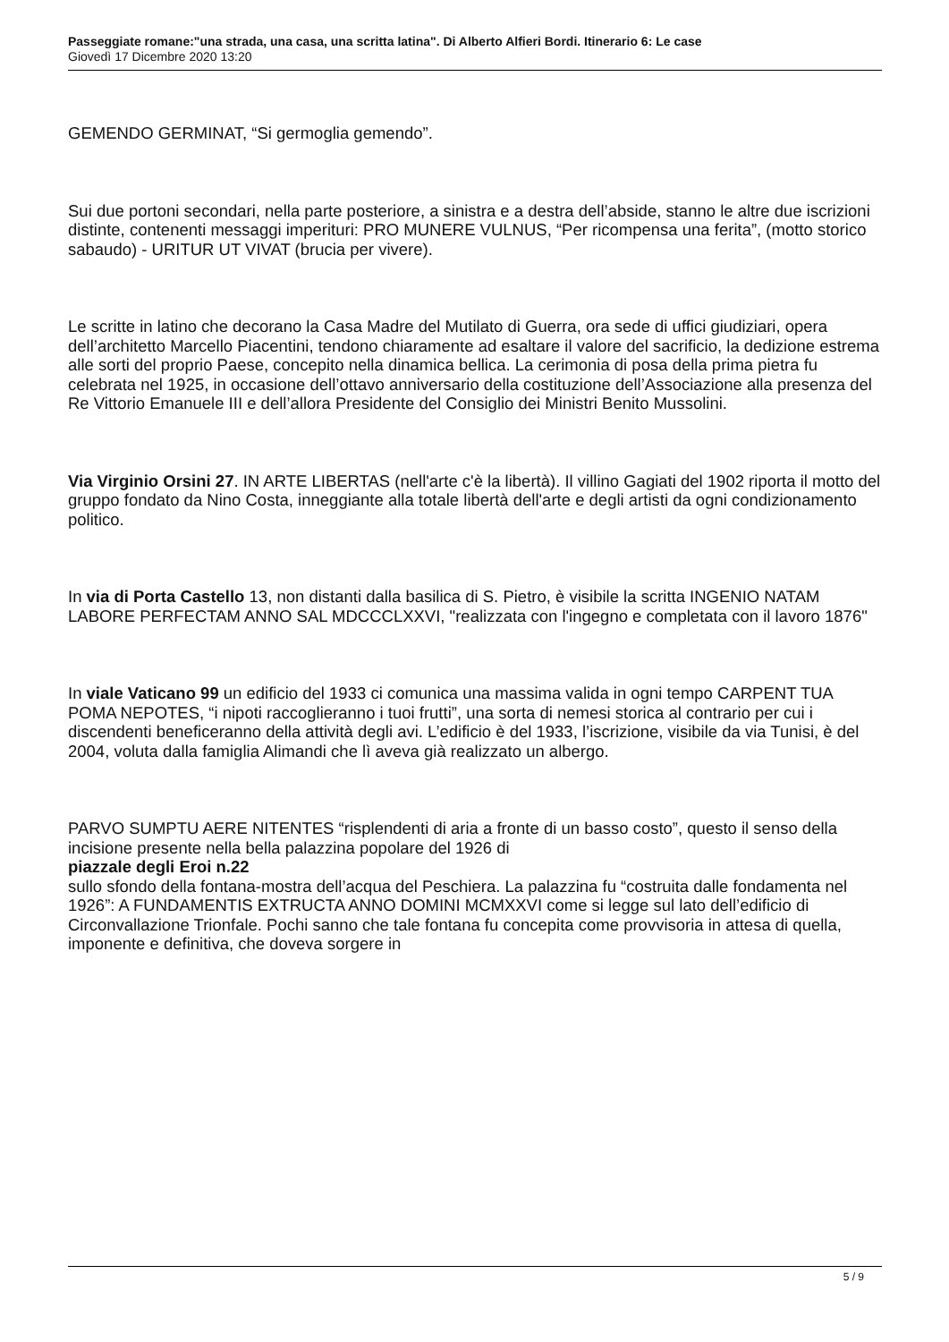Passeggiate romane:"una strada, una casa, una scritta latina". Di Alberto Alfieri Bordi. Itinerario 6: Le case
Giovedì 17 Dicembre 2020 13:20
GEMENDO GERMINAT, “Si germoglia gemendo”.
Sui due portoni secondari, nella parte posteriore, a sinistra e a destra dell’abside, stanno le altre due iscrizioni distinte, contenenti messaggi imperituri: PRO MUNERE VULNUS, “Per ricompensa una ferita”, (motto storico sabaudo) - URITUR UT VIVAT (brucia per vivere).
Le scritte in latino che decorano la Casa Madre del Mutilato di Guerra, ora sede di uffici giudiziari, opera dell’architetto Marcello Piacentini, tendono chiaramente ad esaltare il valore del sacrificio, la dedizione estrema alle sorti del proprio Paese, concepito nella dinamica bellica. La cerimonia di posa della prima pietra fu celebrata nel 1925, in occasione dell’ottavo anniversario della costituzione dell’Associazione alla presenza del Re Vittorio Emanuele III e dell’allora Presidente del Consiglio dei Ministri Benito Mussolini.
Via Virginio Orsini 27. IN ARTE LIBERTAS (nell'arte c'è la libertà). Il villino Gagiati del 1902 riporta il motto del gruppo fondato da Nino Costa, inneggiante alla totale libertà dell'arte e degli artisti da ogni condizionamento politico.
In via di Porta Castello 13, non distanti dalla basilica di S. Pietro, è visibile la scritta INGENIO NATAM LABORE PERFECTAM ANNO SAL MDCCCLXXVI, "realizzata con l'ingegno e completata con il lavoro 1876"
In viale Vaticano 99 un edificio del 1933 ci comunica una massima valida in ogni tempo CARPENT TUA POMA NEPOTES, “i nipoti raccoglieranno i tuoi frutti”, una sorta di nemesi storica al contrario per cui i discendenti beneficeranno della attività degli avi. L’edificio è del 1933, l’iscrizione, visibile da via Tunisi, è del 2004, voluta dalla famiglia Alimandi che lì aveva già realizzato un albergo.
PARVO SUMPTU AERE NITENTES “risplendenti di aria a fronte di un basso costo”, questo il senso della incisione presente nella bella palazzina popolare del 1926 di
piazzale degli Eroi n.22
sullo sfondo della fontana-mostra dell’acqua del Peschiera. La palazzina fu “costruita dalle fondamenta nel 1926”: A FUNDAMENTIS EXTRUCTA ANNO DOMINI MCMXXVI come si legge sul lato dell’edificio di Circonvallazione Trionfale. Pochi sanno che tale fontana fu concepita come provvisoria in attesa di quella, imponente e definitiva, che doveva sorgere in
5 / 9